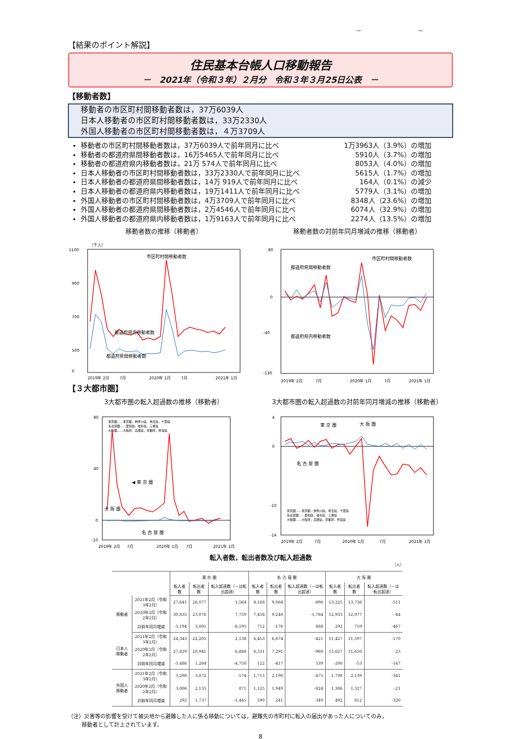－ －
【結果のポイント解説】
住民基本台帳人口移動報告
－　2021年（令和３年）２月分　令和３年３月25日公表　－
【移動者数】
移動者の市区町村間移動者数は，37万6039人
日本人移動者の市区町村間移動者数は，33万2330人
外国人移動者の市区町村間移動者数は，４万3709人
移動者の市区町村間移動者数は，37万6039人で前年同月に比べ 1万3963人（3.9%）の増加
移動者の都道府県間移動者数は，16万5465人で前年同月に比べ 5910人（3.7%）の増加
移動者の都道府県内移動者数は，21万 574人で前年同月に比べ 8053人（4.0%）の増加
日本人移動者の市区町村間移動者数は，33万2330人で前年同月に比べ 5615人（1.7%）の増加
日本人移動者の都道府県間移動者数は，14万 919人で前年同月に比べ 164人（0.1%）の減少
日本人移動者の都道府県内移動者数は，19万1411人で前年同月に比べ 5779人（3.1%）の増加
外国人移動者の市区町村間移動者数は，4万3709人で前年同月に比べ 8348人（23.6%）の増加
外国人移動者の都道府県間移動者数は，2万4546人で前年同月に比べ 6074人（32.9%）の増加
外国人移動者の都道府県内移動者数は，1万9163人で前年同月に比べ 2274人（13.5%）の増加
移動者数の推移（移動者）
1100
900
700
500
0
（千人）
市区町村間移動者数
都道府県内移動者数
都道府県間移動者数
2019年 2月
7月
2020年 1月
7月
2021年 1月
移動者数の対前年同月増減の推移（移動者）
80
0
-40
-130
都道府県間移動者数
市区町村間移動者数
都道府県内移動者数
2019年 2月
7月
2020年 1月
7月
2021年 1月
【３大都市圏】
3大都市圏の転入超過数の推移（移動者）
80
40
0
-10
東京圏……東京都，神奈川県，埼玉県，千葉県
名古屋圏……愛知県，岐阜県，三重県
大阪圏……大阪府，兵庫県，京都府，奈良県
◀ 東 京 圏
大 阪 圏
名 古 屋 圏
2019年 2月
7月
2020年 1月
7月
2021年 1月
3大都市圏の転入超過数の対前年同月増減の推移（移動者）
4
0
-10
-14
東 京 圏
大 阪 圏
名 古 屋 圏
東京圏……東京都，神奈川県，埼玉県，千葉県
名古屋圏……愛知県，岐阜県，三重県
大阪圏……大阪府，兵庫県，京都府，奈良県
2019年 2月
7月
2020年 1月
7月
2021年 1月
転入者数，転出者数及び転入超過数
（人）
| | | 東 京 圏 | | | 名 古 屋 圏 | | | 大 阪 圏 | | |
| --- | --- | --- | --- | --- | --- | --- | --- | --- | --- | --- |
| | | 転入者数 | 転出者数 | 転入超過数（－は転出超過） | 転入者数 | 転出者数 | 転入超過数（－は転出超過） | 転入者数 | 転出者数 | 転入超過数（－は転出超過） |
| 移動者 | 2021年2月（令和3年2月） | 27,641 | 26,077 | 1,564 | 8,168 | 9,064 | -896 | 13,225 | 13,736 | -511 |
| | 2020年2月（令和2年2月） | 30,835 | 23,076 | 7,759 | 7,456 | 9,240 | -1,784 | 12,933 | 12,977 | -44 |
| | 対前年同月増減 | -3,194 | 3,001 | -6,195 | 712 | -176 | 888 | 292 | 759 | -467 |
| 日本人移動者 | 2021年2月（令和3年2月） | 24,343 | 22,205 | 2,138 | 6,453 | 6,874 | -421 | 11,427 | 11,597 | -170 |
| | 2020年2月（令和2年2月） | 27,829 | 20,941 | 6,888 | 6,331 | 7,291 | -960 | 11,627 | 11,650 | -23 |
| | 対前年同月増減 | -3,486 | 1,264 | -4,750 | 122 | -417 | 539 | -200 | -53 | -147 |
| 外国人移動者 | 2021年2月（令和3年2月） | 3,298 | 3,872 | -574 | 1,715 | 2,190 | -475 | 1,798 | 2,139 | -341 |
| | 2020年2月（令和2年2月） | 3,006 | 2,135 | 871 | 1,125 | 1,949 | -824 | 1,306 | 1,327 | -21 |
| | 対前年同月増減 | 292 | 1,737 | -1,445 | 590 | 241 | 349 | 492 | 812 | -320 |
（注）災害等の影響を受けて被災地から避難した人に係る移動については，避難先の市町村に転入の届出があった人についてのみ，
移動者として計上されています。
8